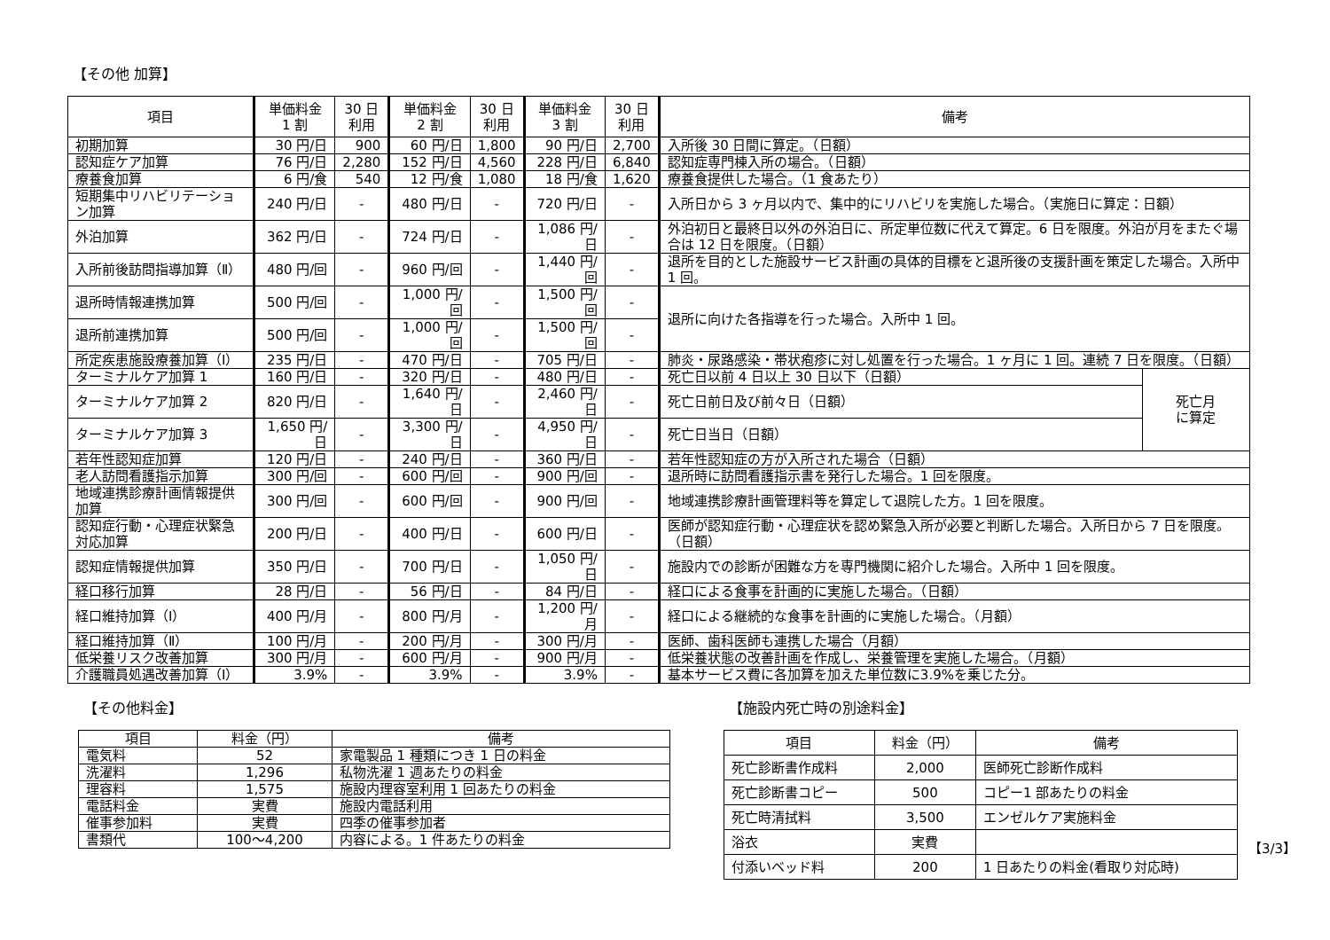【その他 加算】
| 項目 | 単価料金 1 割 | 30 日 利用 | 単価料金 2 割 | 30 日 利用 | 単価料金 3 割 | 30 日 利用 | 備考 | |
| --- | --- | --- | --- | --- | --- | --- | --- | --- |
| 初期加算 | 30 円/日 | 900 | 60 円/日 | 1,800 | 90 円/日 | 2,700 | 入所後 30 日間に算定。（日額） | |
| 認知症ケア加算 | 76 円/日 | 2,280 | 152 円/日 | 4,560 | 228 円/日 | 6,840 | 認知症専門棟入所の場合。（日額） | |
| 療養食加算 | 6 円/食 | 540 | 12 円/食 | 1,080 | 18 円/食 | 1,620 | 療養食提供した場合。（1 食あたり） | |
| 短期集中リハビリテーション加算 | 240 円/日 | - | 480 円/日 | - | 720 円/日 | - | 入所日から 3 ヶ月以内で、集中的にリハビリを実施した場合。（実施日に算定：日額） | |
| 外泊加算 | 362 円/日 | - | 724 円/日 | - | 1,086 円/日 | - | 外泊初日と最終日以外の外泊日に、所定単位数に代えて算定。6 日を限度。外泊が月をまたぐ場合は 12 日を限度。（日額） | |
| 入所前後訪問指導加算（Ⅱ） | 480 円/回 | - | 960 円/回 | - | 1,440 円/回 | - | 退所を目的とした施設サービス計画の具体的目標をと退所後の支援計画を策定した場合。入所中 1 回。 | |
| 退所時情報連携加算 | 500 円/回 | - | 1,000 円/回 | - | 1,500 円/回 | - | 退所に向けた各指導を行った場合。入所中 1 回。 | |
| 退所前連携加算 | 500 円/回 | - | 1,000 円/回 | - | 1,500 円/回 | - | | |
| 所定疾患施設療養加算（Ⅰ） | 235 円/日 | - | 470 円/日 | - | 705 円/日 | - | 肺炎・尿路感染・帯状疱疹に対し処置を行った場合。1 ヶ月に 1 回。連続 7 日を限度。（日額） | |
| ターミナルケア加算 1 | 160 円/日 | - | 320 円/日 | - | 480 円/日 | - | 死亡日以前 4 日以上 30 日以下（日額） | 死亡月 に算定 |
| ターミナルケア加算 2 | 820 円/日 | - | 1,640 円/日 | - | 2,460 円/日 | - | 死亡日前日及び前々日（日額） | |
| ターミナルケア加算 3 | 1,650 円/日 | - | 3,300 円/日 | - | 4,950 円/日 | - | 死亡日当日（日額） | |
| 若年性認知症加算 | 120 円/日 | - | 240 円/日 | - | 360 円/日 | - | 若年性認知症の方が入所された場合（日額） | |
| 老人訪問看護指示加算 | 300 円/回 | - | 600 円/回 | - | 900 円/回 | - | 退所時に訪問看護指示書を発行した場合。1 回を限度。 | |
| 地域連携診療計画情報提供加算 | 300 円/回 | - | 600 円/回 | - | 900 円/回 | - | 地域連携診療計画管理料等を算定して退院した方。1 回を限度。 | |
| 認知症行動・心理症状緊急対応加算 | 200 円/日 | - | 400 円/日 | - | 600 円/日 | - | 医師が認知症行動・心理症状を認め緊急入所が必要と判断した場合。入所日から 7 日を限度。（日額） | |
| 認知症情報提供加算 | 350 円/日 | - | 700 円/日 | - | 1,050 円/日 | - | 施設内での診断が困難な方を専門機関に紹介した場合。入所中 1 回を限度。 | |
| 経口移行加算 | 28 円/日 | - | 56 円/日 | - | 84 円/日 | - | 経口による食事を計画的に実施した場合。（日額） | |
| 経口維持加算（Ⅰ） | 400 円/月 | - | 800 円/月 | - | 1,200 円/月 | - | 経口による継続的な食事を計画的に実施した場合。（月額） | |
| 経口維持加算（Ⅱ） | 100 円/月 | - | 200 円/月 | - | 300 円/月 | - | 医師、歯科医師も連携した場合（月額） | |
| 低栄養リスク改善加算 | 300 円/月 | - | 600 円/月 | - | 900 円/月 | - | 低栄養状態の改善計画を作成し、栄養管理を実施した場合。（月額） | |
| 介護職員処遇改善加算（Ⅰ） | 3.9% | - | 3.9% | - | 3.9% | - | 基本サービス費に各加算を加えた単位数に3.9%を乗じた分。 | |
【その他料金】
| 項目 | 料金（円） | 備考 |
| --- | --- | --- |
| 電気料 | 52 | 家電製品 1 種類につき 1 日の料金 |
| 洗濯料 | 1,296 | 私物洗濯 1 週あたりの料金 |
| 理容料 | 1,575 | 施設内理容室利用 1 回あたりの料金 |
| 電話料金 | 実費 | 施設内電話利用 |
| 催事参加料 | 実費 | 四季の催事参加者 |
| 書類代 | 100～4,200 | 内容による。1 件あたりの料金 |
【施設内死亡時の別途料金】
| 項目 | 料金（円） | 備考 |
| --- | --- | --- |
| 死亡診断書作成料 | 2,000 | 医師死亡診断作成料 |
| 死亡診断書コピー | 500 | コピー1 部あたりの料金 |
| 死亡時清拭料 | 3,500 | エンゼルケア実施料金 |
| 浴衣 | 実費 | |
| 付添いベッド料 | 200 | 1 日あたりの料金(看取り対応時) |
【3/3】